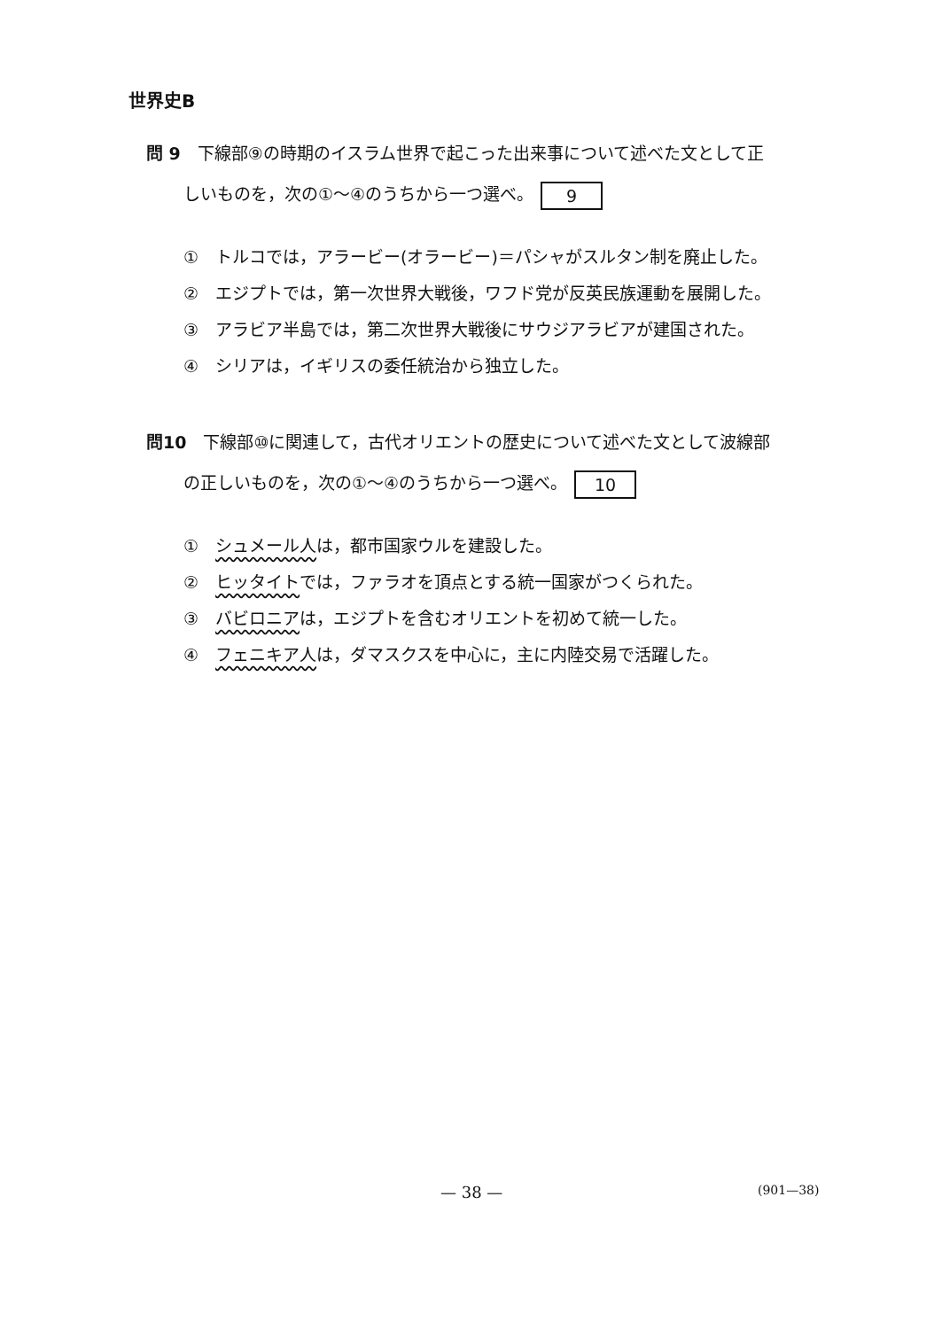世界史B
問 9　下線部⑨の時期のイスラム世界で起こった出来事について述べた文として正
しいものを，次の①～④のうちから一つ選べ。 9
①　トルコでは，アラービー(オラービー)＝パシャがスルタン制を廃止した。
②　エジプトでは，第一次世界大戦後，ワフド党が反英民族運動を展開した。
③　アラビア半島では，第二次世界大戦後にサウジアラビアが建国された。
④　シリアは，イギリスの委任統治から独立した。
問10　下線部⑩に関連して，古代オリエントの歴史について述べた文として波線部
の正しいものを，次の①～④のうちから一つ選べ。 10
①　シュメール人は，都市国家ウルを建設した。
②　ヒッタイトでは，ファラオを頂点とする統一国家がつくられた。
③　バビロニアは，エジプトを含むオリエントを初めて統一した。
④　フェニキア人は，ダマスクスを中心に，主に内陸交易で活躍した。
— 38 — (901—38)